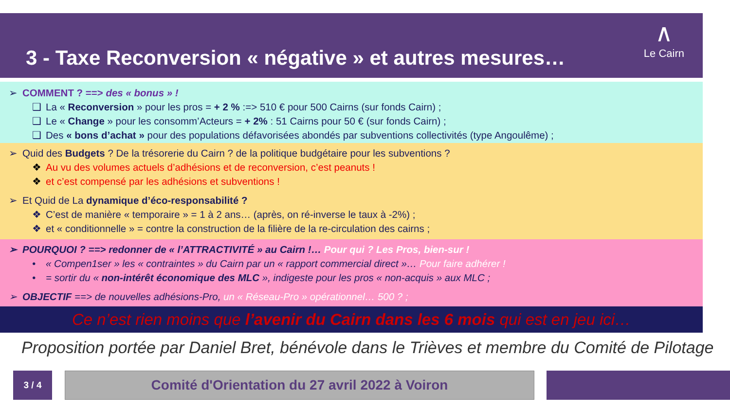3 - Taxe Reconversion « négative » et autres mesures…
∧
Le Cairn
➢ COMMENT ? ==> des « bonus » !
❑ La « Reconversion » pour les pros = + 2 % :=> 510 € pour 500 Cairns (sur fonds Cairn) ;
❑ Le « Change » pour les consomm’Acteurs = + 2% : 51 Cairns pour 50 € (sur fonds Cairn) ;
❑ Des « bons d’achat » pour des populations défavorisées abondés par subventions collectivités (type Angoulême) ;
➢ Quid des Budgets ? De la trésorerie du Cairn ? de la politique budgétaire pour les subventions ?
❖ Au vu des volumes actuels d’adhésions et de reconversion, c’est peanuts !
❖ et c’est compensé par les adhésions et subventions !
➢ Et Quid de La dynamique d’éco-responsabilité ?
❖ C’est de manière « temporaire » = 1 à 2 ans… (après, on ré-inverse le taux à -2%) ;
❖ et « conditionnelle » = contre la construction de la filière de la re-circulation des cairns ;
➢ POURQUOI ? ==> redonner de « l’ATTRACTIVITÉ » au Cairn !… Pour qui ? Les Pros, bien-sur !
• « Compen1ser » les « contraintes » du Cairn par un « rapport commercial direct »… Pour faire adhérer !
• = sortir du « non-intérêt économique des MLC », indigeste pour les pros « non-acquis » aux MLC ;
➢ OBJECTIF ==> de nouvelles adhésions-Pro, un « Réseau-Pro » opérationnel… 500 ? ;
Ce n’est rien moins que l’avenir du Cairn dans les 6 mois qui est en jeu ici…
Proposition portée par Daniel Bret, bénévole dans le Trièves et membre du Comité de Pilotage
3 / 4 Comité d'Orientation du 27 avril 2022 à Voiron